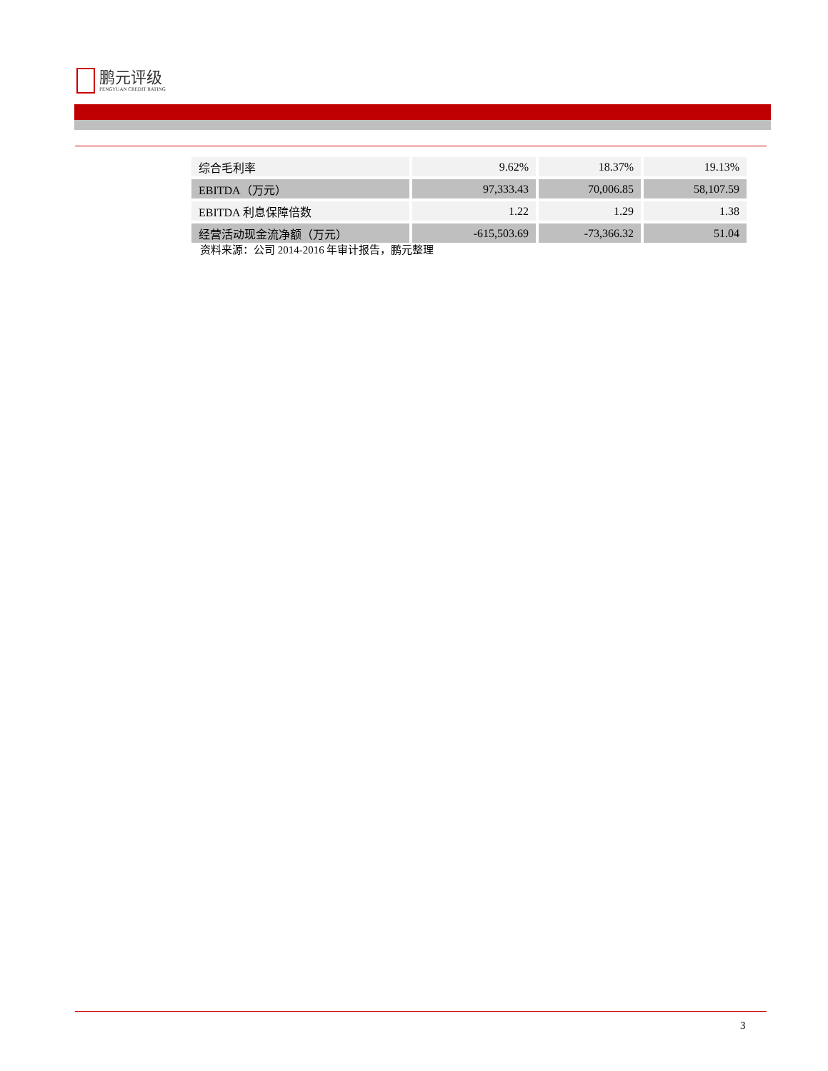鹏元评级
PENGYUAN CREDIT RATING
| 综合毛利率 | 9.62% | 18.37% | 19.13% |
| EBITDA（万元） | 97,333.43 | 70,006.85 | 58,107.59 |
| EBITDA 利息保障倍数 | 1.22 | 1.29 | 1.38 |
| 经营活动现金流净额（万元） | -615,503.69 | -73,366.32 | 51.04 |
资料来源：公司 2014-2016 年审计报告，鹏元整理
3